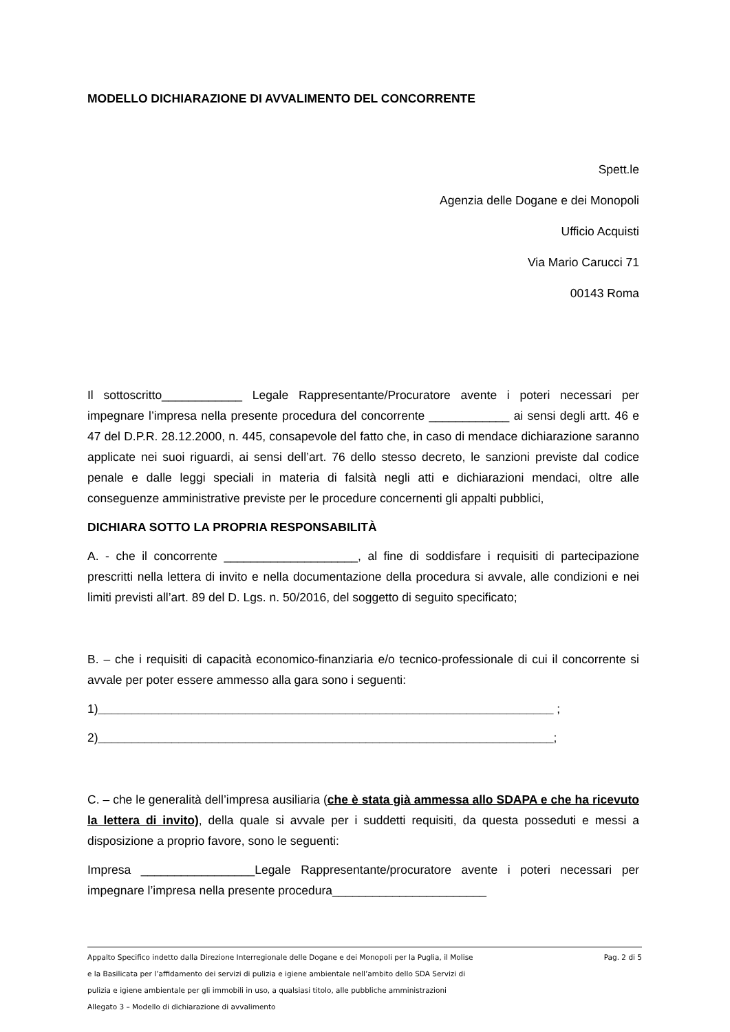MODELLO DICHIARAZIONE DI AVVALIMENTO DEL CONCORRENTE
Spett.le
Agenzia delle Dogane e dei Monopoli
Ufficio Acquisti
Via Mario Carucci 71
00143 Roma
Il sottoscritto____________ Legale Rappresentante/Procuratore avente i poteri necessari per impegnare l’impresa nella presente procedura del concorrente ____________ ai sensi degli artt. 46 e 47 del D.P.R. 28.12.2000, n. 445, consapevole del fatto che, in caso di mendace dichiarazione saranno applicate nei suoi riguardi, ai sensi dell’art. 76 dello stesso decreto, le sanzioni previste dal codice penale e dalle leggi speciali in materia di falsità negli atti e dichiarazioni mendaci, oltre alle conseguenze amministrative previste per le procedure concernenti gli appalti pubblici,
DICHIARA SOTTO LA PROPRIA RESPONSABILITÀ
A. - che il concorrente ____________________, al fine di soddisfare i requisiti di partecipazione prescritti nella lettera di invito e nella documentazione della procedura si avvale, alle condizioni e nei limiti previsti all’art. 89 del D. Lgs. n. 50/2016, del soggetto di seguito specificato;
B. – che i requisiti di capacità economico-finanziaria e/o tecnico-professionale di cui il concorrente si avvale per poter essere ammesso alla gara sono i seguenti:
1)____________________________________________________________________ ;
2)____________________________________________________________________;
C. – che le generalità dell’impresa ausiliaria (che è stata già ammessa allo SDAPA e che ha ricevuto la lettera di invito), della quale si avvale per i suddetti requisiti, da questa posseduti e messi a disposizione a proprio favore, sono le seguenti:
Impresa _________________Legale Rappresentante/procuratore avente i poteri necessari per impegnare l’impresa nella presente procedura_______________________
Pag. 2 di 5 Appalto Specifico indetto dalla Direzione Interregionale delle Dogane e dei Monopoli per la Puglia, il Molise
e la Basilicata per l’affidamento dei servizi di pulizia e igiene ambientale nell’ambito dello SDA Servizi di
pulizia e igiene ambientale per gli immobili in uso, a qualsiasi titolo, alle pubbliche amministrazioni
Allegato 3 – Modello di dichiarazione di avvalimento